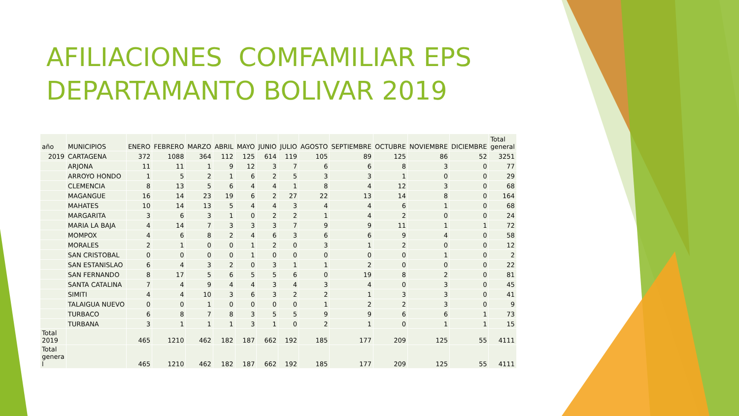AFILIACIONES COMFAMILIAR EPS
DEPARTAMANTO BOLIVAR 2019
| año | MUNICIPIOS | ENERO | FEBRERO | MARZO | ABRIL | MAYO | JUNIO | JULIO | AGOSTO | SEPTIEMBRE | OCTUBRE | NOVIEMBRE | DICIEMBRE | Total general |
| --- | --- | --- | --- | --- | --- | --- | --- | --- | --- | --- | --- | --- | --- | --- |
| 2019 | CARTAGENA | 372 | 1088 | 364 | 112 | 125 | 614 | 119 | 105 | 89 | 125 | 86 | 52 | 3251 |
| | ARJONA | 11 | 11 | 1 | 9 | 12 | 3 | 7 | 6 | 6 | 8 | 3 | 0 | 77 |
| | ARROYO HONDO | 1 | 5 | 2 | 1 | 6 | 2 | 5 | 3 | 3 | 1 | 0 | 0 | 29 |
| | CLEMENCIA | 8 | 13 | 5 | 6 | 4 | 4 | 1 | 8 | 4 | 12 | 3 | 0 | 68 |
| | MAGANGUE | 16 | 14 | 23 | 19 | 6 | 2 | 27 | 22 | 13 | 14 | 8 | 0 | 164 |
| | MAHATES | 10 | 14 | 13 | 5 | 4 | 4 | 3 | 4 | 4 | 6 | 1 | 0 | 68 |
| | MARGARITA | 3 | 6 | 3 | 1 | 0 | 2 | 2 | 1 | 4 | 2 | 0 | 0 | 24 |
| | MARIA LA BAJA | 4 | 14 | 7 | 3 | 3 | 3 | 7 | 9 | 9 | 11 | 1 | 1 | 72 |
| | MOMPOX | 4 | 6 | 8 | 2 | 4 | 6 | 3 | 6 | 6 | 9 | 4 | 0 | 58 |
| | MORALES | 2 | 1 | 0 | 0 | 1 | 2 | 0 | 3 | 1 | 2 | 0 | 0 | 12 |
| | SAN CRISTOBAL | 0 | 0 | 0 | 0 | 1 | 0 | 0 | 0 | 0 | 0 | 1 | 0 | 2 |
| | SAN ESTANISLAO | 6 | 4 | 3 | 2 | 0 | 3 | 1 | 1 | 2 | 0 | 0 | 0 | 22 |
| | SAN FERNANDO | 8 | 17 | 5 | 6 | 5 | 5 | 6 | 0 | 19 | 8 | 2 | 0 | 81 |
| | SANTA CATALINA | 7 | 4 | 9 | 4 | 4 | 3 | 4 | 3 | 4 | 0 | 3 | 0 | 45 |
| | SIMITI | 4 | 4 | 10 | 3 | 6 | 3 | 2 | 2 | 1 | 3 | 3 | 0 | 41 |
| | TALAIGUA NUEVO | 0 | 0 | 1 | 0 | 0 | 0 | 0 | 1 | 2 | 2 | 3 | 0 | 9 |
| | TURBACO | 6 | 8 | 7 | 8 | 3 | 5 | 5 | 9 | 9 | 6 | 6 | 1 | 73 |
| | TURBANA | 3 | 1 | 1 | 1 | 3 | 1 | 0 | 2 | 1 | 0 | 1 | 1 | 15 |
| Total 2019 | | 465 | 1210 | 462 | 182 | 187 | 662 | 192 | 185 | 177 | 209 | 125 | 55 | 4111 |
| Total genera l | | 465 | 1210 | 462 | 182 | 187 | 662 | 192 | 185 | 177 | 209 | 125 | 55 | 4111 |